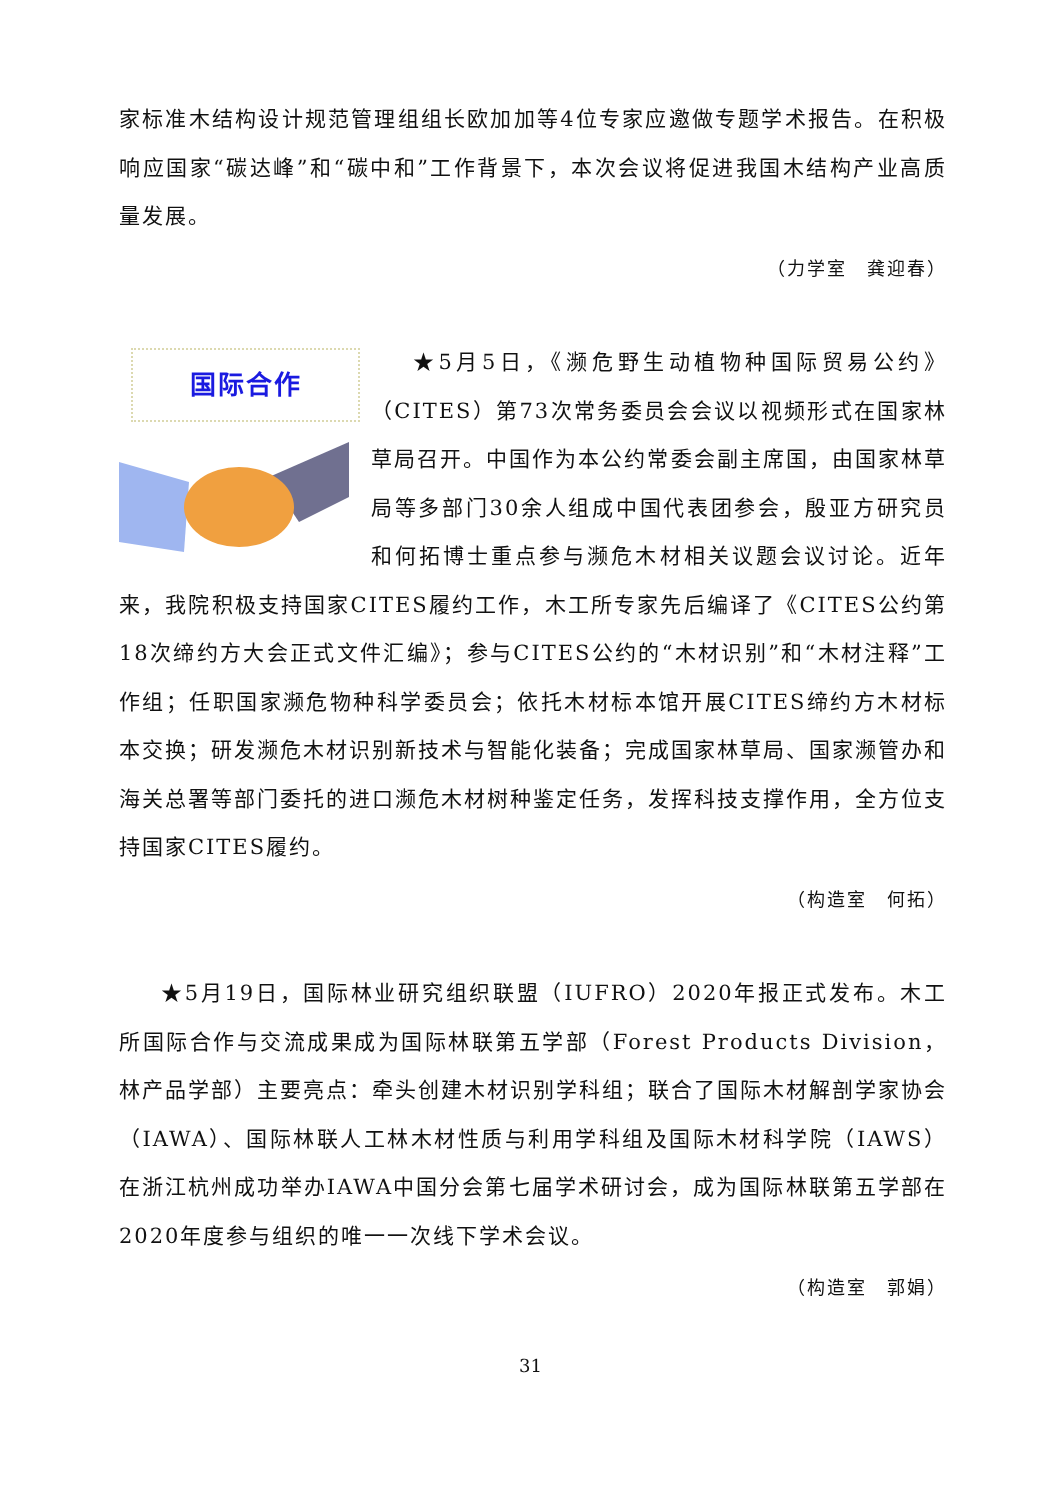家标准木结构设计规范管理组组长欧加加等4位专家应邀做专题学术报告。在积极响应国家“碳达峰”和“碳中和”工作背景下，本次会议将促进我国木结构产业高质量发展。
（力学室　龚迎春）
国际合作
★5月5日，《濒危野生动植物种国际贸易公约》（CITES）第73次常务委员会会议以视频形式在国家林草局召开。中国作为本公约常委会副主席国，由国家林草局等多部门30余人组成中国代表团参会，殷亚方研究员和何拓博士重点参与濒危木材相关议题会议讨论。近年来，我院积极支持国家CITES履约工作，木工所专家先后编译了《CITES公约第18次缔约方大会正式文件汇编》；参与CITES公约的“木材识别”和“木材注释”工作组；任职国家濒危物种科学委员会；依托木材标本馆开展CITES缔约方木材标本交换；研发濒危木材识别新技术与智能化装备；完成国家林草局、国家濒管办和海关总署等部门委托的进口濒危木材树种鉴定任务，发挥科技支撑作用，全方位支持国家CITES履约。
（构造室　何拓）
★5月19日，国际林业研究组织联盟（IUFRO）2020年报正式发布。木工所国际合作与交流成果成为国际林联第五学部（Forest Products Division，林产品学部）主要亮点：牵头创建木材识别学科组；联合了国际木材解剖学家协会（IAWA）、国际林联人工林木材性质与利用学科组及国际木材科学院（IAWS）在浙江杭州成功举办IAWA中国分会第七届学术研讨会，成为国际林联第五学部在2020年度参与组织的唯一一次线下学术会议。
（构造室　郭娟）
31